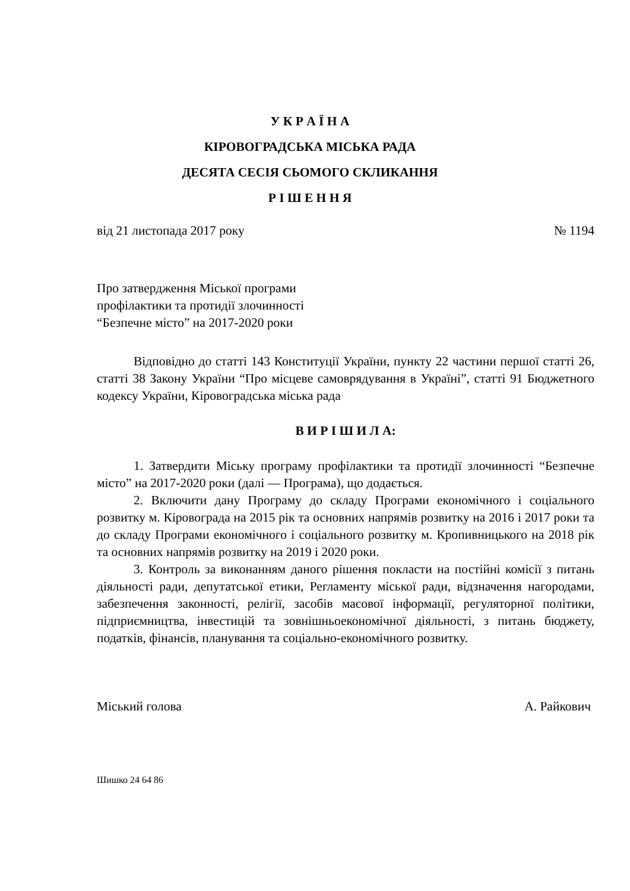У К Р А Ї Н А
КІРОВОГРАДСЬКА МІСЬКА РАДА
ДЕСЯТА СЕСІЯ СЬОМОГО СКЛИКАННЯ
Р І Ш Е Н Н Я
від 21 листопада 2017 року № 1194
Про затвердження Міської програми
профілактики та протидії злочинності
“Безпечне місто” на 2017-2020 роки
Відповідно до статті 143 Конституції України, пункту 22 частини першої статті 26, статті 38 Закону України “Про місцеве самоврядування в Україні”, статті 91 Бюджетного кодексу України, Кіровоградська міська рада
В И Р І Ш И Л А:
1. Затвердити Міську програму профілактики та протидії злочинності “Безпечне місто” на 2017-2020 роки (далі — Програма), що додається.
2. Включити дану Програму до складу Програми економічного і соціального розвитку м. Кіровограда на 2015 рік та основних напрямів розвитку на 2016 і 2017 роки та до складу Програми економічного і соціального розвитку м. Кропивницького на 2018 рік та основних напрямів розвитку на 2019 і 2020 роки.
3. Контроль за виконанням даного рішення покласти на постійні комісії з питань діяльності ради, депутатської етики, Регламенту міської ради, відзначення нагородами, забезпечення законності, релігії, засобів масової інформації, регуляторної політики, підприємництва, інвестицій та зовнішньоекономічної діяльності, з питань бюджету, податків, фінансів, планування та соціально-економічного розвитку.
Міський голова А. Райкович
Шишко 24 64 86